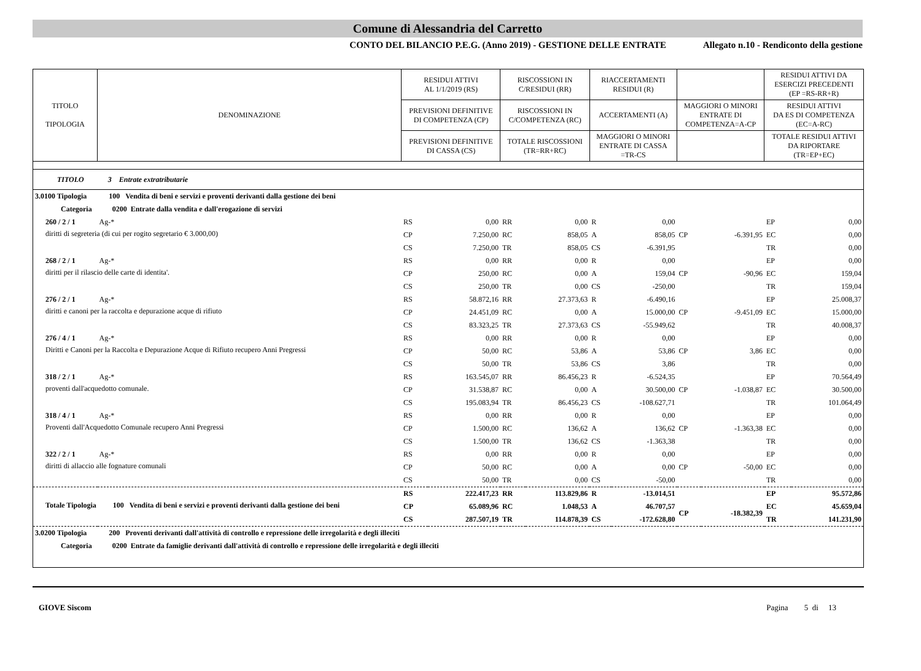Comune di Alessandria del Carretto
CONTO DEL BILANCIO P.E.G. (Anno 2019) - GESTIONE DELLE ENTRATE Allegato n.10 - Rendiconto della gestione
| TITOLO TIPOLOGIA | DENOMINAZIONE | | RESIDUI ATTIVI AL 1/1/2019 (RS) | | RISCOSSIONI IN C/RESIDUI (RR) | | RIACCERTAMENTI RESIDUI (R) | | | | RESIDUI ATTIVI DA ESERCIZI PRECEDENTI (EP =RS-RR+R) | |
| --- | --- | --- | --- | --- | --- | --- | --- | --- | --- | --- | --- | --- |
| | | | PREVISIONI DEFINITIVE DI COMPETENZA (CP) | | RISCOSSIONI IN C/COMPETENZA (RC) | | ACCERTAMENTI (A) | | MAGGIORI O MINORI ENTRATE DI COMPETENZA=A-CP | | RESIDUI ATTIVI DA ES DI COMPETENZA (EC=A-RC) | |
| | | | PREVISIONI DEFINITIVE DI CASSA (CS) | | TOTALE RISCOSSIONI (TR=RR+RC) | | MAGGIORI O MINORI ENTRATE DI CASSA =TR-CS | | | | TOTALE RESIDUI ATTIVI DA RIPORTARE (TR=EP+EC) | |
| TITOLO 3 Entrate extratributarie | | | | | | | | | | | | |
| 3.0100 Tipologia 100 Vendita di beni e servizi e proventi derivanti dalla gestione dei beni | | | | | | | | | | | | |
| Categoria 0200 Entrate dalla vendita e dall'erogazione di servizi | | | | | | | | | | | | |
| 260 / 2 / 1 | | Ag-* | RS | 0,00 | RR | 0,00 | R | 0,00 | | | EP | 0,00 |
| diritti di segreteria (di cui per rogito segretario € 3.000,00) | | | CP | 7.250,00 | RC | 858,05 | A | 858,05 | CP | -6.391,95 | EC | 0,00 |
| | | | CS | 7.250,00 | TR | 858,05 | CS | -6.391,95 | | | TR | 0,00 |
| 268 / 2 / 1 | | Ag-* | RS | 0,00 | RR | 0,00 | R | 0,00 | | | EP | 0,00 |
| diritti per il rilascio delle carte di identita'. | | | CP | 250,00 | RC | 0,00 | A | 159,04 | CP | -90,96 | EC | 159,04 |
| | | | CS | 250,00 | TR | 0,00 | CS | -250,00 | | | TR | 159,04 |
| 276 / 2 / 1 | | Ag-* | RS | 58.872,16 | RR | 27.373,63 | R | -6.490,16 | | | EP | 25.008,37 |
| diritti e canoni per la raccolta e depurazione acque di rifiuto | | | CP | 24.451,09 | RC | 0,00 | A | 15.000,00 | CP | -9.451,09 | EC | 15.000,00 |
| | | | CS | 83.323,25 | TR | 27.373,63 | CS | -55.949,62 | | | TR | 40.008,37 |
| 276 / 4 / 1 | | Ag-* | RS | 0,00 | RR | 0,00 | R | 0,00 | | | EP | 0,00 |
| Diritti e Canoni per la Raccolta e Depurazione Acque di Rifiuto recupero Anni Pregressi | | | CP | 50,00 | RC | 53,86 | A | 53,86 | CP | 3,86 | EC | 0,00 |
| | | | CS | 50,00 | TR | 53,86 | CS | 3,86 | | | TR | 0,00 |
| 318 / 2 / 1 | | Ag-* | RS | 163.545,07 | RR | 86.456,23 | R | -6.524,35 | | | EP | 70.564,49 |
| proventi dall'acquedotto comunale. | | | CP | 31.538,87 | RC | 0,00 | A | 30.500,00 | CP | -1.038,87 | EC | 30.500,00 |
| | | | CS | 195.083,94 | TR | 86.456,23 | CS | -108.627,71 | | | TR | 101.064,49 |
| 318 / 4 / 1 | | Ag-* | RS | 0,00 | RR | 0,00 | R | 0,00 | | | EP | 0,00 |
| Proventi dall'Acquedotto Comunale recupero Anni Pregressi | | | CP | 1.500,00 | RC | 136,62 | A | 136,62 | CP | -1.363,38 | EC | 0,00 |
| | | | CS | 1.500,00 | TR | 136,62 | CS | -1.363,38 | | | TR | 0,00 |
| 322 / 2 / 1 | | Ag-* | RS | 0,00 | RR | 0,00 | R | 0,00 | | | EP | 0,00 |
| diritti di allaccio alle fognature comunali | | | CP | 50,00 | RC | 0,00 | A | 0,00 | CP | -50,00 | EC | 0,00 |
| | | | CS | 50,00 | TR | 0,00 | CS | -50,00 | | | TR | 0,00 |
| | | | RS | 222.417,23 | RR | 113.829,86 | R | -13.014,51 | | | EP | 95.572,86 |
| Totale Tipologia 100 Vendita di beni e servizi e proventi derivanti dalla gestione dei beni | | | CP | 65.089,96 | RC | 1.048,53 | A | 46.707,57 | CP | -18.382,39 | EC | 45.659,04 |
| | | | CS | 287.507,19 | TR | 114.878,39 | CS | -172.628,80 | | | TR | 141.231,90 |
| 3.0200 Tipologia 200 Proventi derivanti dall'attività di controllo e repressione delle irregolarità e degli illeciti | | | | | | | | | | | | |
| Categoria 0200 Entrate da famiglie derivanti dall'attività di controllo e repressione delle irregolarità e degli illeciti | | | | | | | | | | | | |
GIOVE Siscom Pagina 5 di 13